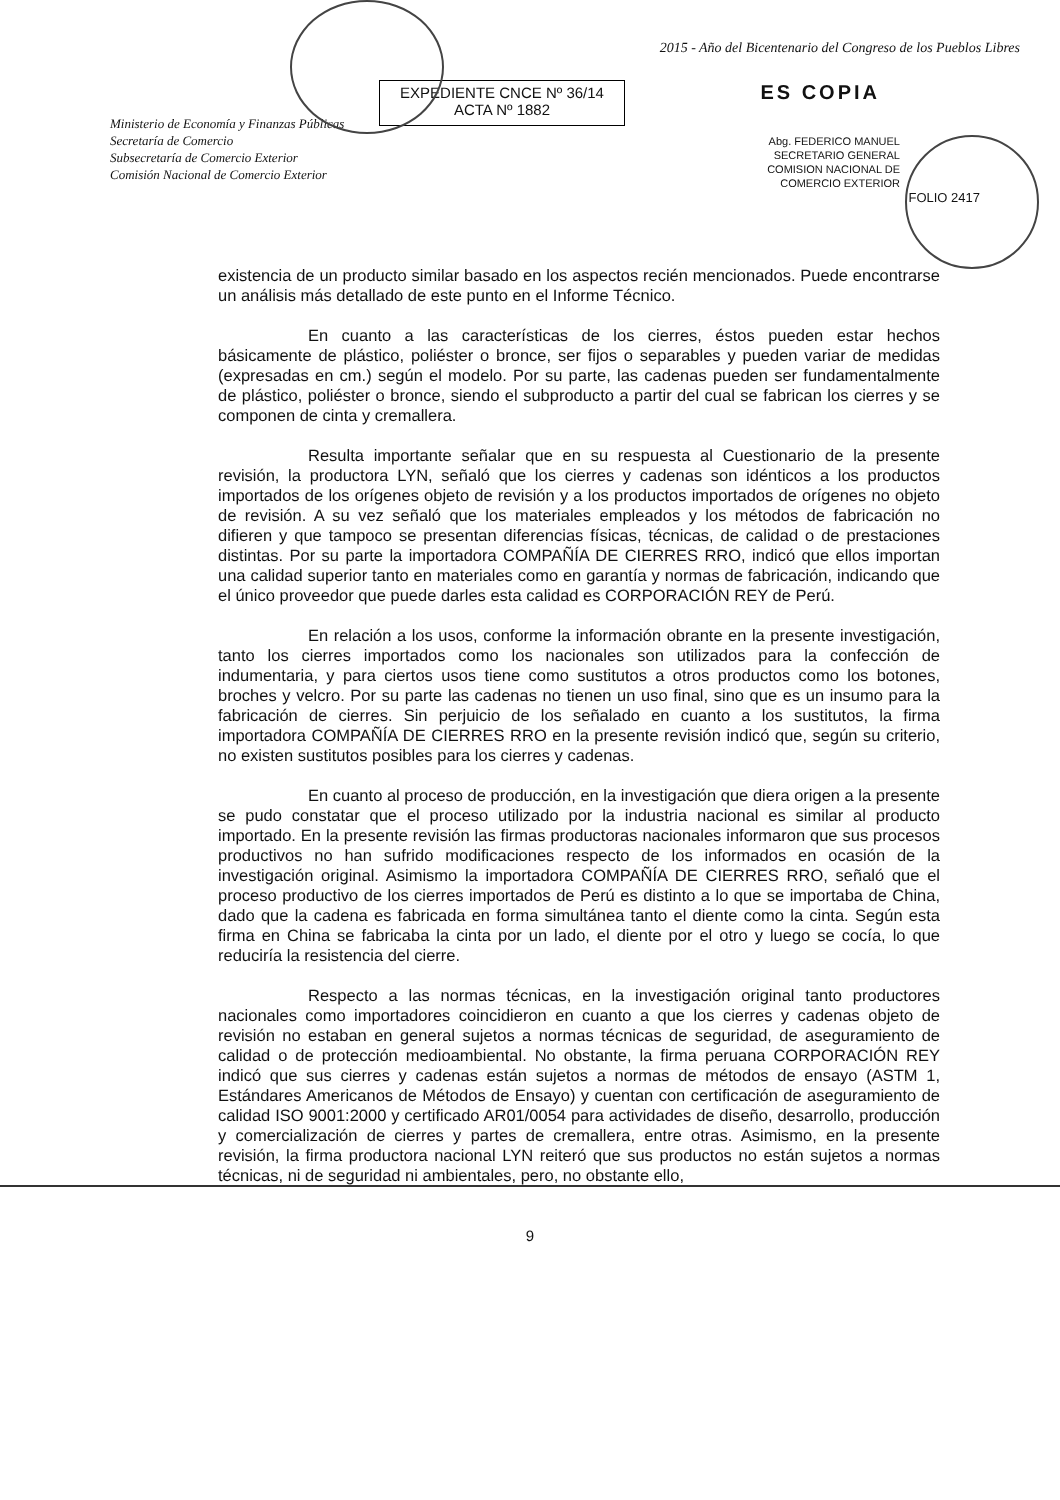Ministerio de Economía y Finanzas Públicas
Secretaría de Comercio
Subsecretaría de Comercio Exterior
Comisión Nacional de Comercio Exterior
EXPEDIENTE CNCE Nº 36/14
ACTA Nº 1882
2015 - Año del Bicentenario del Congreso de los Pueblos Libres
ES COPIA
Abg. FEDERICO MANUEL
SECRETARIO GENERAL
COMISION NACIONAL DE
COMERCIO EXTERIOR
FOLIO 2417
existencia de un producto similar basado en los aspectos recién mencionados. Puede encontrarse un análisis más detallado de este punto en el Informe Técnico.
En cuanto a las características de los cierres, éstos pueden estar hechos básicamente de plástico, poliéster o bronce, ser fijos o separables y pueden variar de medidas (expresadas en cm.) según el modelo. Por su parte, las cadenas pueden ser fundamentalmente de plástico, poliéster o bronce, siendo el subproducto a partir del cual se fabrican los cierres y se componen de cinta y cremallera.
Resulta importante señalar que en su respuesta al Cuestionario de la presente revisión, la productora LYN, señaló que los cierres y cadenas son idénticos a los productos importados de los orígenes objeto de revisión y a los productos importados de orígenes no objeto de revisión. A su vez señaló que los materiales empleados y los métodos de fabricación no difieren y que tampoco se presentan diferencias físicas, técnicas, de calidad o de prestaciones distintas. Por su parte la importadora COMPAÑÍA DE CIERRES RRO, indicó que ellos importan una calidad superior tanto en materiales como en garantía y normas de fabricación, indicando que el único proveedor que puede darles esta calidad es CORPORACIÓN REY de Perú.
En relación a los usos, conforme la información obrante en la presente investigación, tanto los cierres importados como los nacionales son utilizados para la confección de indumentaria, y para ciertos usos tiene como sustitutos a otros productos como los botones, broches y velcro. Por su parte las cadenas no tienen un uso final, sino que es un insumo para la fabricación de cierres. Sin perjuicio de los señalado en cuanto a los sustitutos, la firma importadora COMPAÑÍA DE CIERRES RRO en la presente revisión indicó que, según su criterio, no existen sustitutos posibles para los cierres y cadenas.
En cuanto al proceso de producción, en la investigación que diera origen a la presente se pudo constatar que el proceso utilizado por la industria nacional es similar al producto importado. En la presente revisión las firmas productoras nacionales informaron que sus procesos productivos no han sufrido modificaciones respecto de los informados en ocasión de la investigación original. Asimismo la importadora COMPAÑÍA DE CIERRES RRO, señaló que el proceso productivo de los cierres importados de Perú es distinto a lo que se importaba de China, dado que la cadena es fabricada en forma simultánea tanto el diente como la cinta. Según esta firma en China se fabricaba la cinta por un lado, el diente por el otro y luego se cocía, lo que reduciría la resistencia del cierre.
Respecto a las normas técnicas, en la investigación original tanto productores nacionales como importadores coincidieron en cuanto a que los cierres y cadenas objeto de revisión no estaban en general sujetos a normas técnicas de seguridad, de aseguramiento de calidad o de protección medioambiental. No obstante, la firma peruana CORPORACIÓN REY indicó que sus cierres y cadenas están sujetos a normas de métodos de ensayo (ASTM 1, Estándares Americanos de Métodos de Ensayo) y cuentan con certificación de aseguramiento de calidad ISO 9001:2000 y certificado AR01/0054 para actividades de diseño, desarrollo, producción y comercialización de cierres y partes de cremallera, entre otras. Asimismo, en la presente revisión, la firma productora nacional LYN reiteró que sus productos no están sujetos a normas técnicas, ni de seguridad ni ambientales, pero, no obstante ello,
9